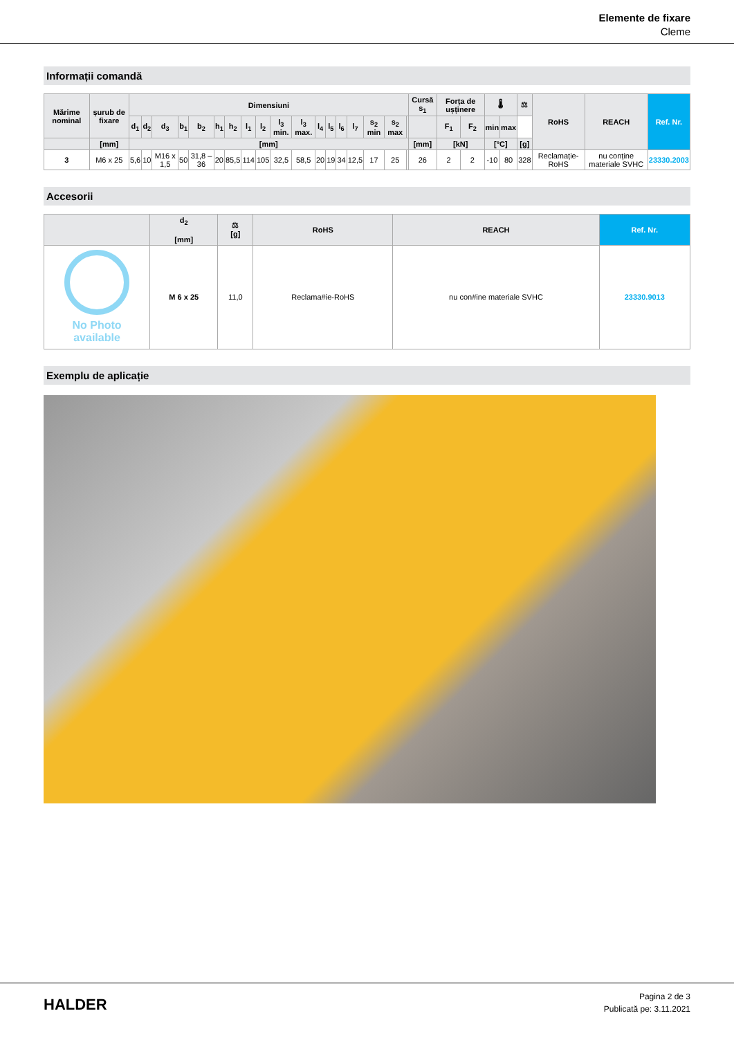Elemente de fixare
Cleme
Informații comandă
| Mărime nominal | șurub de fixare | Dimensiuni | | | | | | | | | | | | | | | | | | Cursă s<sub>1</sub> | Forța de ușținere | | 🌡 | | ⚖ | RoHS | REACH | Ref. Nr. |
| --- | --- | --- | --- | --- | --- | --- | --- | --- | --- | --- | --- | --- | --- | --- | --- | --- | --- | --- | --- | --- | --- | --- | --- | --- | --- | --- | --- | --- |
| | | d<sub>1</sub> | d<sub>2</sub> | d<sub>3</sub> | b<sub>1</sub> | b<sub>2</sub> | h<sub>1</sub> | h<sub>2</sub> | l<sub>1</sub> | l<sub>2</sub> | l<sub>3</sub> min. | l<sub>3</sub> max. | l<sub>4</sub> | l<sub>5</sub> | l<sub>6</sub> | l<sub>7</sub> | s<sub>2</sub> min | s<sub>2</sub> max | | | F<sub>1</sub> | F<sub>2</sub> | min | max | | | | |
| | [mm] | [mm] | | | | | | | | | | | | | | | | | | [mm] | [kN] | | [°C] | | [g] | | | |
| 3 | M6 x 25 | 5,6 | 10 | M16 x 1,5 | 50 | 31,8 – 36 | 20 | 85,5 | 114 | 105 | 32,5 | 58,5 | 20 | 19 | 34 | 12,5 | 17 | 25 | | 26 | 2 | 2 | -10 | 80 | 328 | Reclamație-RoHS | nu conține materiale SVHC | 23330.2003 |
Accesorii
| | d<sub>2</sub> [mm] | ⚖ [g] | RoHS | REACH | Ref. Nr. |
| --- | --- | --- | --- | --- | --- |
| No Photo available | M 6 x 25 | 11,0 | Reclama#ie-RoHS | nu con#ine materiale SVHC | 23330.9013 |
Exemplu de aplicație
HALDER
Pagina 2 de 3
Publicată pe: 3.11.2021